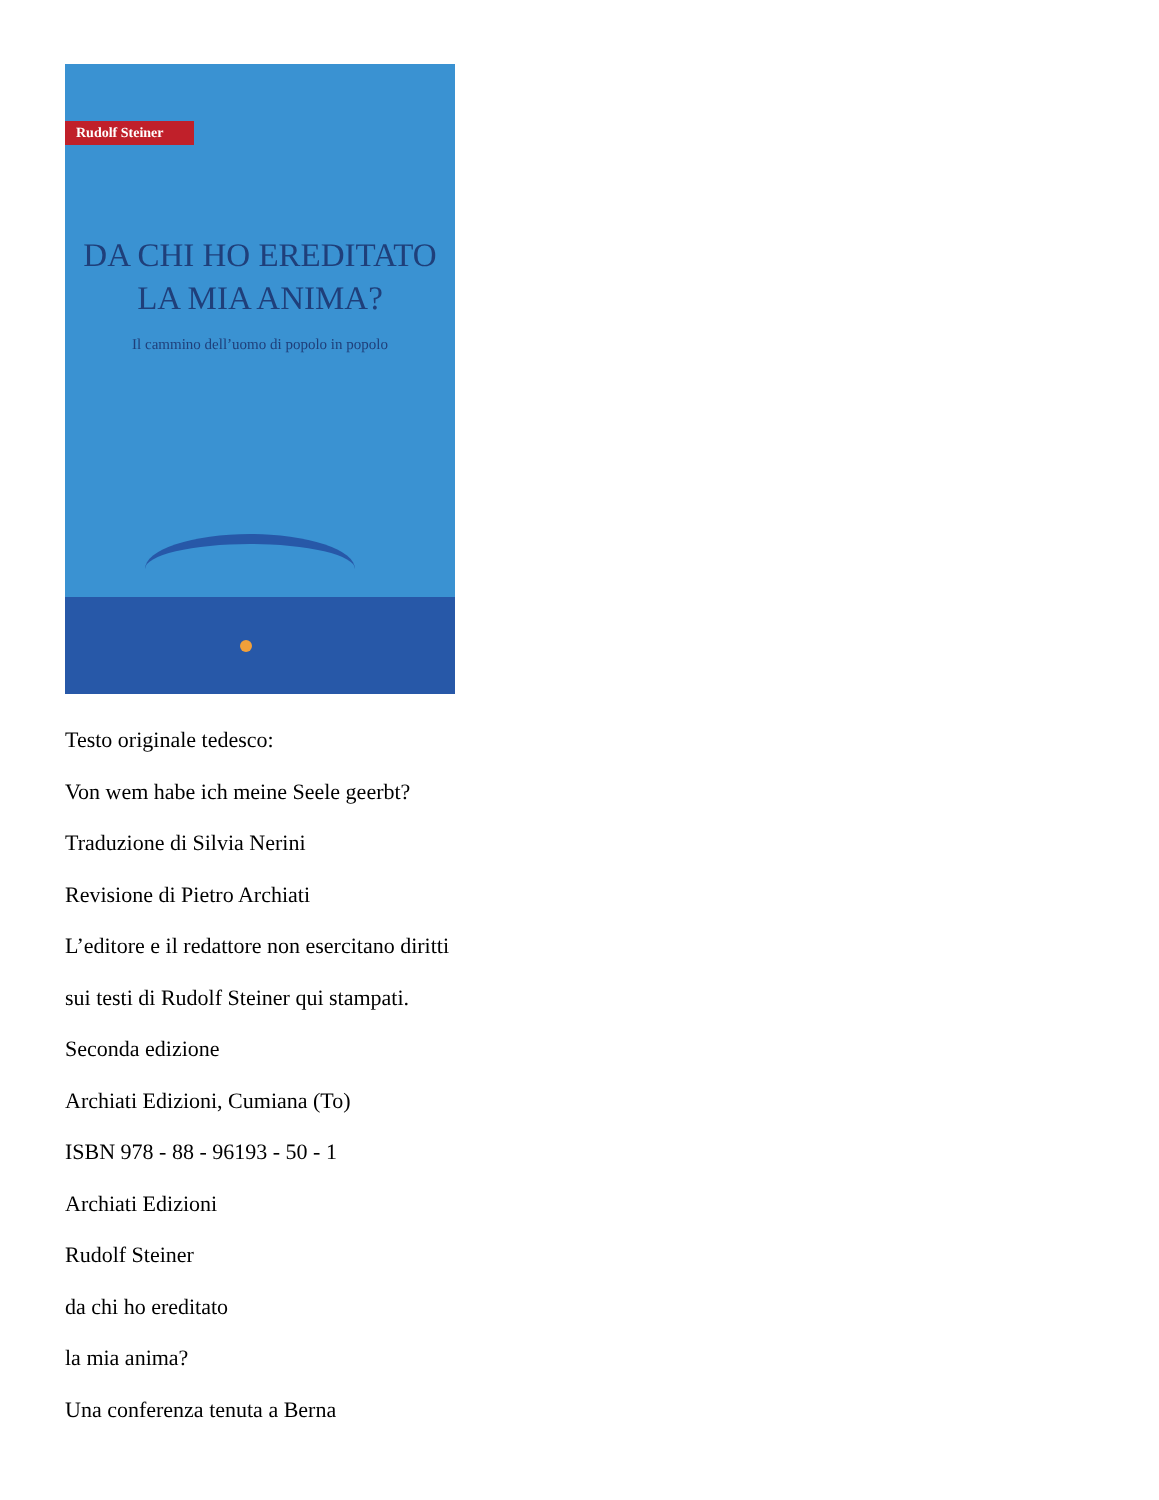Rudolf Steiner
DA CHI HO EREDITATO
LA MIA ANIMA?
Il cammino dell’uomo di popolo in popolo
Testo originale tedesco:
Von wem habe ich meine Seele geerbt?
Traduzione di Silvia Nerini
Revisione di Pietro Archiati
L’editore e il redattore non esercitano diritti
sui testi di Rudolf Steiner qui stampati.
Seconda edizione
Archiati Edizioni, Cumiana (To)
ISBN 978 - 88 - 96193 - 50 - 1
Archiati Edizioni
Rudolf Steiner
da chi ho ereditato
la mia anima?
Una conferenza tenuta a Berna